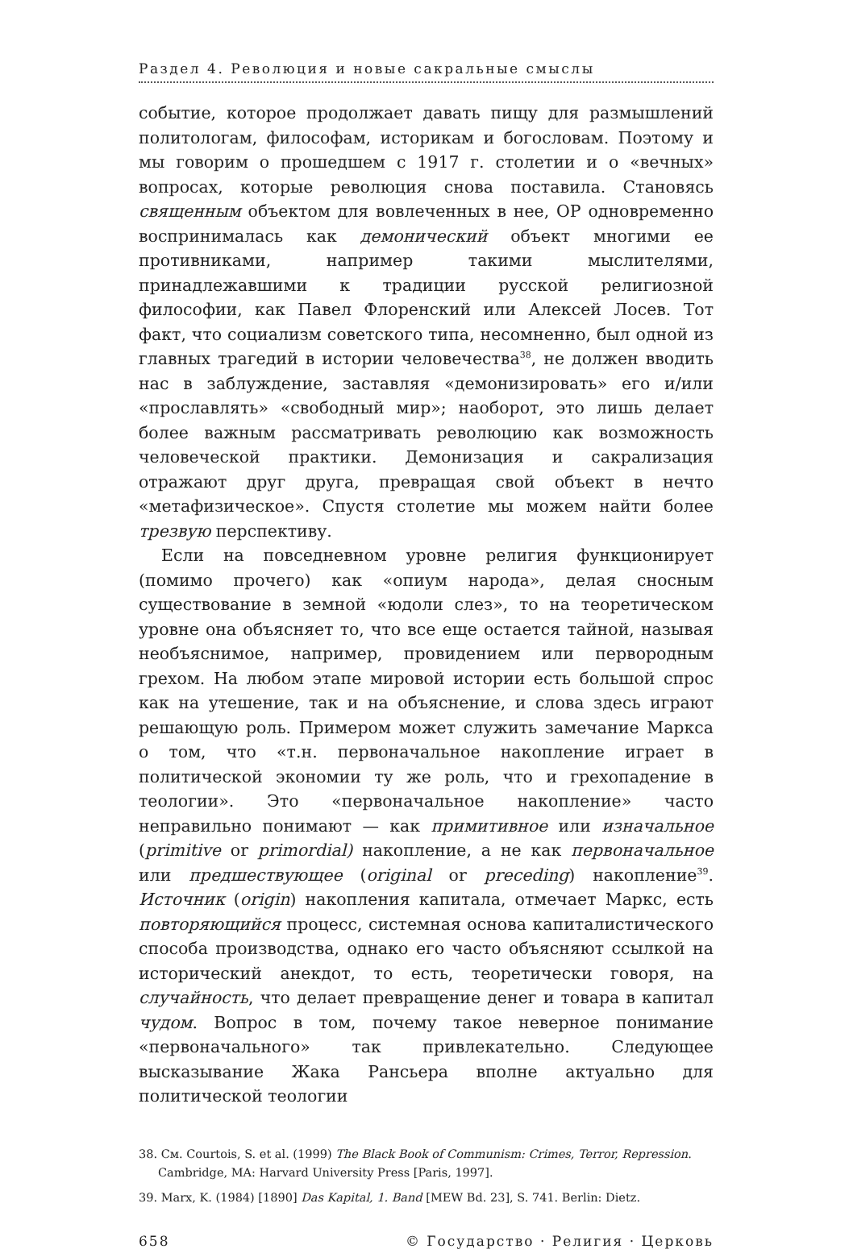Раздел 4. Революция и новые сакральные смыслы
событие, которое продолжает давать пищу для размышлений политологам, философам, историкам и богословам. Поэтому и мы говорим о прошедшем с 1917 г. столетии и о «вечных» вопросах, которые революция снова поставила. Становясь священным объектом для вовлеченных в нее, ОР одновременно воспринималась как демонический объект многими ее противниками, например такими мыслителями, принадлежавшими к традиции русской религиозной философии, как Павел Флоренский или Алексей Лосев. Тот факт, что социализм советского типа, несомненно, был одной из главных трагедий в истории человечества<sup>38</sup>, не должен вводить нас в заблуждение, заставляя «демонизировать» его и/или «прославлять» «свободный мир»; наоборот, это лишь делает более важным рассматривать революцию как возможность человеческой практики. Демонизация и сакрализация отражают друг друга, превращая свой объект в нечто «метафизическое». Спустя столетие мы можем найти более трезвую перспективу.
Если на повседневном уровне религия функционирует (помимо прочего) как «опиум народа», делая сносным существование в земной «юдоли слез», то на теоретическом уровне она объясняет то, что все еще остается тайной, называя необъяснимое, например, провидением или первородным грехом. На любом этапе мировой истории есть большой спрос как на утешение, так и на объяснение, и слова здесь играют решающую роль. Примером может служить замечание Маркса о том, что «т.н. первоначальное накопление играет в политической экономии ту же роль, что и грехопадение в теологии». Это «первоначальное накопление» часто неправильно понимают — как примитивное или изначальное (primitive or primordial) накопление, а не как первоначальное или предшествующее (original or preceding) накопление<sup>39</sup>. Источник (origin) накопления капитала, отмечает Маркс, есть повторяющийся процесс, системная основа капиталистического способа производства, однако его часто объясняют ссылкой на исторический анекдот, то есть, теоретически говоря, на случайность, что делает превращение денег и товара в капитал чудом. Вопрос в том, почему такое неверное понимание «первоначального» так привлекательно. Следующее высказывание Жака Рансьера вполне актуально для политической теологии
38. См. Courtois, S. et al. (1999) The Black Book of Communism: Crimes, Terror, Repression. Cambridge, MA: Harvard University Press [Paris, 1997].
39. Marx, K. (1984) [1890] Das Kapital, 1. Band [MEW Bd. 23], S. 741. Berlin: Dietz.
658 © Государство · Религия · Церковь